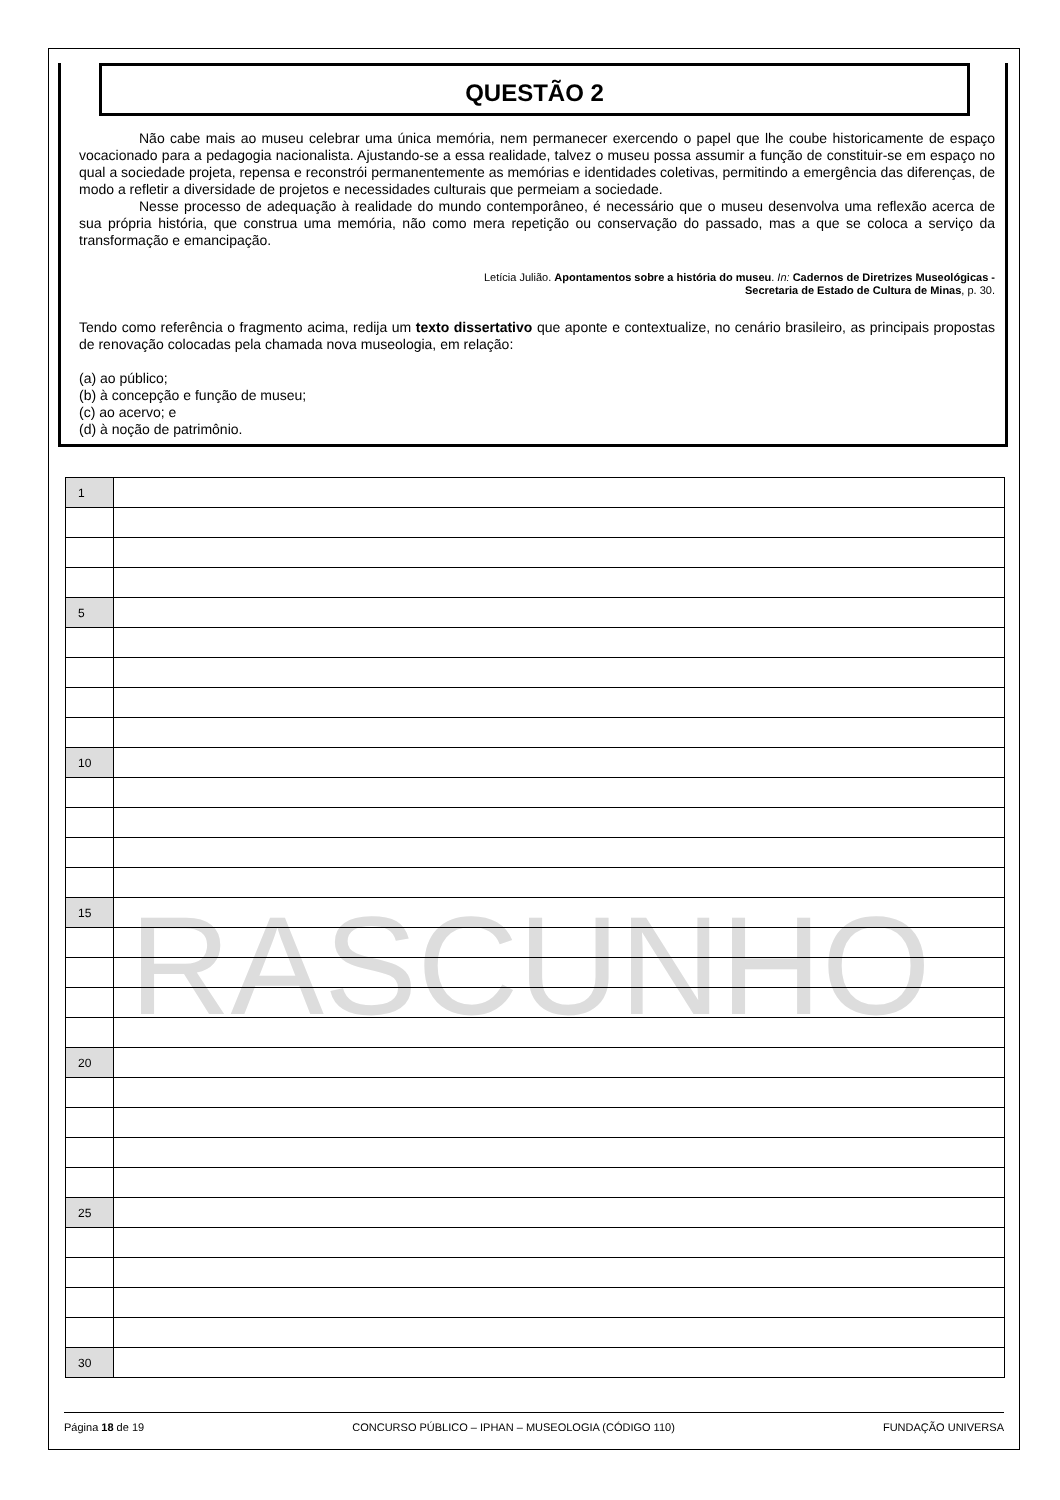RASCUNHO
QUESTÃO 2
Não cabe mais ao museu celebrar uma única memória, nem permanecer exercendo o papel que lhe coube historicamente de espaço vocacionado para a pedagogia nacionalista. Ajustando-se a essa realidade, talvez o museu possa assumir a função de constituir-se em espaço no qual a sociedade projeta, repensa e reconstrói permanentemente as memórias e identidades coletivas, permitindo a emergência das diferenças, de modo a refletir a diversidade de projetos e necessidades culturais que permeiam a sociedade.
Nesse processo de adequação à realidade do mundo contemporâneo, é necessário que o museu desenvolva uma reflexão acerca de sua própria história, que construa uma memória, não como mera repetição ou conservação do passado, mas a que se coloca a serviço da transformação e emancipação.
Letícia Julião. Apontamentos sobre a história do museu. In: Cadernos de Diretrizes Museológicas -
Secretaria de Estado de Cultura de Minas, p. 30.
Tendo como referência o fragmento acima, redija um texto dissertativo que aponte e contextualize, no cenário brasileiro, as principais propostas de renovação colocadas pela chamada nova museologia, em relação:
(a) ao público;
(b) à concepção e função de museu;
(c) ao acervo; e
(d) à noção de patrimônio.
| 1 | |
| 5 | |
| 10 | |
| 15 | |
| 20 | |
| 25 | |
| 30 | |
Página 18 de 19 CONCURSO PÚBLICO – IPHAN – MUSEOLOGIA (CÓDIGO 110) FUNDAÇÃO UNIVERSA